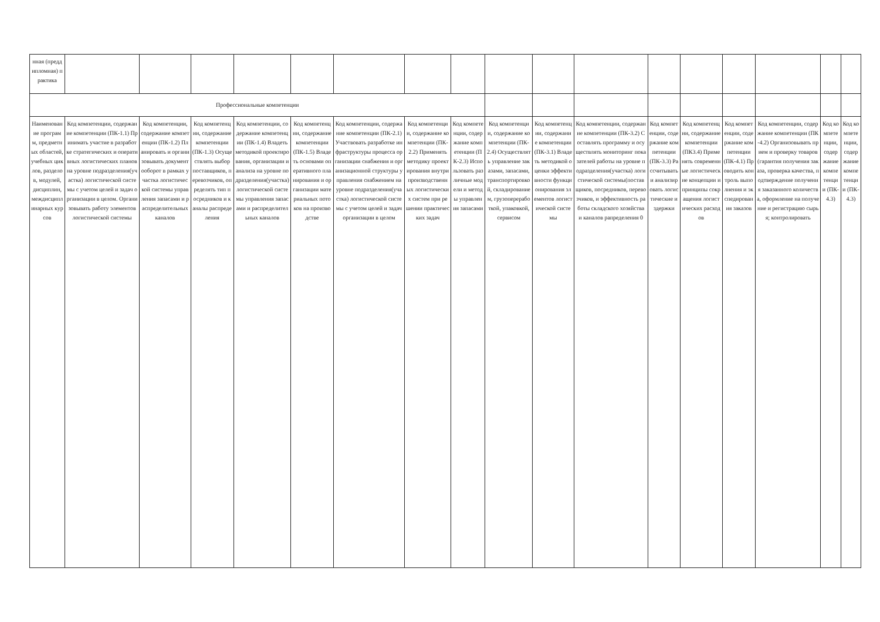| нная (преддипломная) практика | | | | | | | | | | | | | | | | | |
| Профессиональные компетенции | | | | | | | | | | | | | | | | | |
| Наименование программ, предметных областей, учебных циклов, разделов, модулей, дисциплин, междисциплинарных курсов | Код компетенции, содержание компетенции (ПК-1.1) Принимать участие в разработке стратегических и оперативных логистических планов на уровне подразделения(участка) логистической системы с учетом целей и задач организации в целом. Организовывать работу элементов логистической системы | Код компетенции, содержание компетенции (ПК-1.2) Планировать и организовывать документооборот в рамках участка логистической системы управления запасами и распределительных каналов | Код компетенции, содержание компетенции (ПК-1.3) Осуществлять выбор поставщиков, перевозчиков, определять тип посредников и каналы распределения | Код компетенции, содержание компетенции (ПК-1.4) Владеть методикой проектирования, организации и анализа на уровне подразделения(участка) логистической системы управления запасами и распределительных каналов | Код компетенции, содержание компетенции (ПК-1.5) Владеть основами оперативного планирования и организации материальных потоков на производстве | Код компетенции, содержание компетенции (ПК-2.1) Участвовать разработке инфраструктуры процесса организации снабжения и организационной структуры управления снабжением на уровне подразделения(участка) логистической системы с учетом целей и задач организации в целом | Код компетенции, содержание компетенции (ПК-2.2) Применять методику проектирования внутрипроизводственных логистических систем при решении практических задач | Код компетенции, содержание компетенции (ПК-2.3) Использовать различные модели и методы управления запасами | Код компетенции, содержание компетенции (ПК-2.4) Осуществлять управление заказами, запасами, транспортировкой, складированием, грузопереработкой, упаковкой, сервисом | Код компетенции, содержание компетенции (ПК-3.1) Владеть методикой оценки эффективности функционирования элементов логистической системы | Код компетенции, содержание компетенции (ПК-3.2) Составлять программу и осуществлять мониторинг показателей работы на уровне подразделения(участка) логистической системы(поставщиков, посредников, перевозчиков, и эффективность работы складского хозяйства и каналов рапределения 0 | Код компетенции, содержание компетенции (ПК-3.3) Рассчитывать и анализировать логистические издержки | Код компетенции, содержание компетенции (ПК3.4) Применять современные логистические концепции и принципы сокращения логистических расходов | Код компетенции, содержание компетенции (ПК-4.1) Проводить контроль выполнения и экспедирования заказов | Код компетенции, содержание компетенции (ПК-4.2) Организовывать прием и проверку товаров(гарантия получения заказа, проверка качества, подтверждение получения заказанного количества, оформление на получение и регистрацию сырья; контролировать | Код компетенции, содержание компетенции (ПК-4.3) | Код компетенции, содержание компетенции (ПК-4.3) |